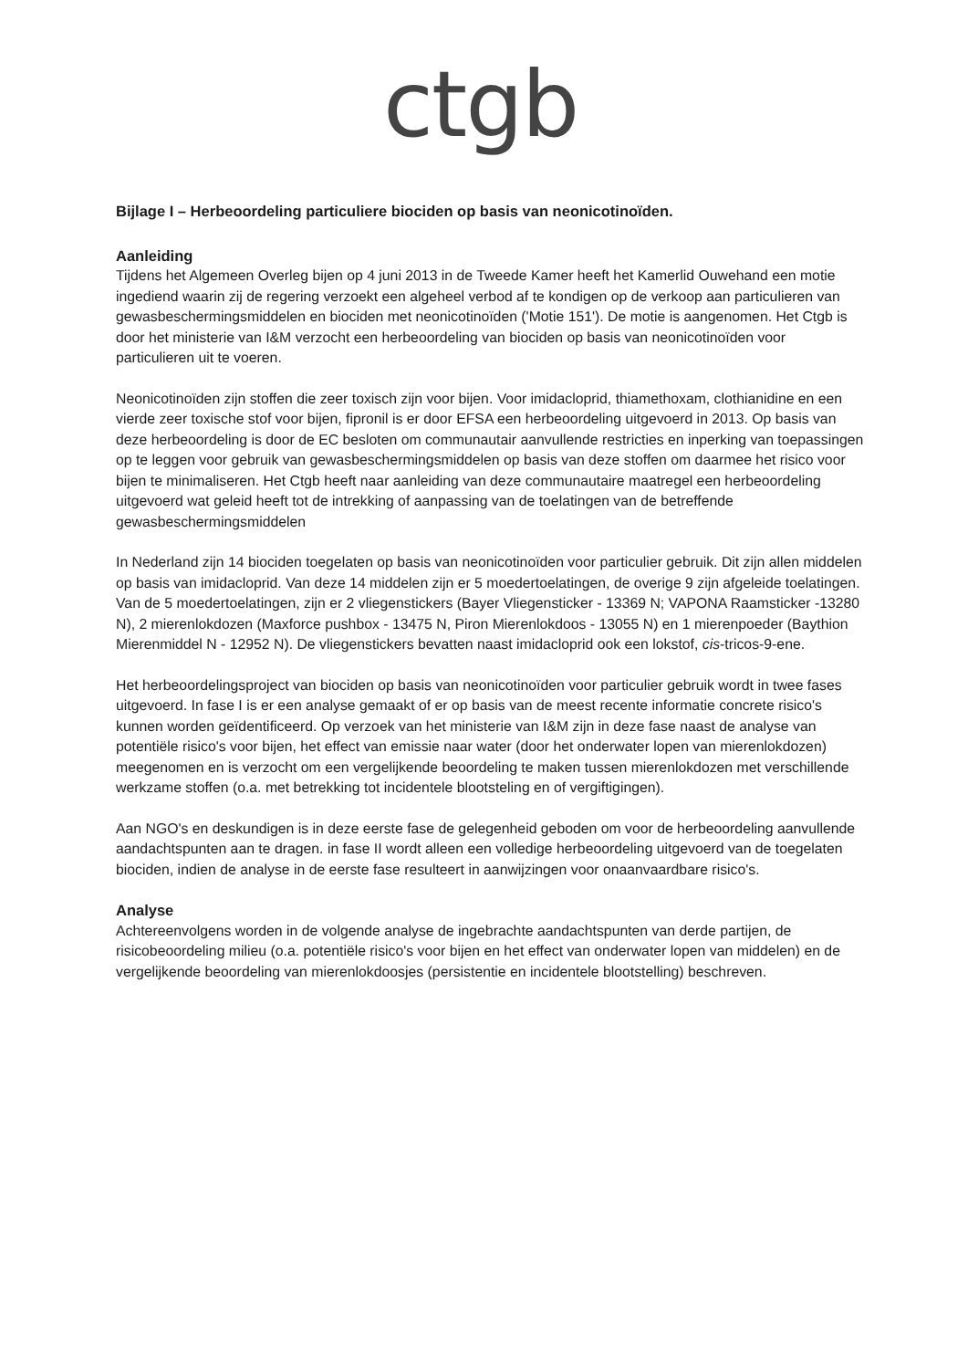ctgb
Bijlage I – Herbeoordeling particuliere biociden op basis van neonicotinoïden.
Aanleiding
Tijdens het Algemeen Overleg bijen op 4 juni 2013 in de Tweede Kamer heeft het Kamerlid Ouwehand een motie ingediend waarin zij de regering verzoekt een algeheel verbod af te kondigen op de verkoop aan particulieren van gewasbeschermingsmiddelen en biociden met neonicotinoïden ('Motie 151'). De motie is aangenomen. Het Ctgb is door het ministerie van I&M verzocht een herbeoordeling van biociden op basis van neonicotinoïden voor particulieren uit te voeren.
Neonicotinoïden zijn stoffen die zeer toxisch zijn voor bijen. Voor imidacloprid, thiamethoxam, clothianidine en een vierde zeer toxische stof voor bijen, fipronil is er door EFSA een herbeoordeling uitgevoerd in 2013. Op basis van deze herbeoordeling is door de EC besloten om communautair aanvullende restricties en inperking van toepassingen op te leggen voor gebruik van gewasbeschermingsmiddelen op basis van deze stoffen om daarmee het risico voor bijen te minimaliseren. Het Ctgb heeft naar aanleiding van deze communautaire maatregel een herbeoordeling uitgevoerd wat geleid heeft tot de intrekking of aanpassing van de toelatingen van de betreffende gewasbeschermingsmiddelen
In Nederland zijn 14 biociden toegelaten op basis van neonicotinoïden voor particulier gebruik. Dit zijn allen middelen op basis van imidacloprid. Van deze 14 middelen zijn er 5 moedertoelatingen, de overige 9 zijn afgeleide toelatingen. Van de 5 moedertoelatingen, zijn er 2 vliegenstickers (Bayer Vliegensticker - 13369 N; VAPONA Raamsticker -13280 N), 2 mierenlokdozen (Maxforce pushbox - 13475 N, Piron Mierenlokdoos - 13055 N) en 1 mierenpoeder (Baythion Mierenmiddel N - 12952 N). De vliegenstickers bevatten naast imidacloprid ook een lokstof, cis-tricos-9-ene.
Het herbeoordelingsproject van biociden op basis van neonicotinoïden voor particulier gebruik wordt in twee fases uitgevoerd. In fase I is er een analyse gemaakt of er op basis van de meest recente informatie concrete risico's kunnen worden geïdentificeerd. Op verzoek van het ministerie van I&M zijn in deze fase naast de analyse van potentiële risico's voor bijen, het effect van emissie naar water (door het onderwater lopen van mierenlokdozen) meegenomen en is verzocht om een vergelijkende beoordeling te maken tussen mierenlokdozen met verschillende werkzame stoffen (o.a. met betrekking tot incidentele blootsteling en of vergiftigingen).
Aan NGO's en deskundigen is in deze eerste fase de gelegenheid geboden om voor de herbeoordeling aanvullende aandachtspunten aan te dragen. in fase II wordt alleen een volledige herbeoordeling uitgevoerd van de toegelaten biociden, indien de analyse in de eerste fase resulteert in aanwijzingen voor onaanvaardbare risico's.
Analyse
Achtereenvolgens worden in de volgende analyse de ingebrachte aandachtspunten van derde partijen, de risicobeoordeling milieu (o.a. potentiële risico's voor bijen en het effect van onderwater lopen van middelen) en de vergelijkende beoordeling van mierenlokdoosjes (persistentie en incidentele blootstelling) beschreven.